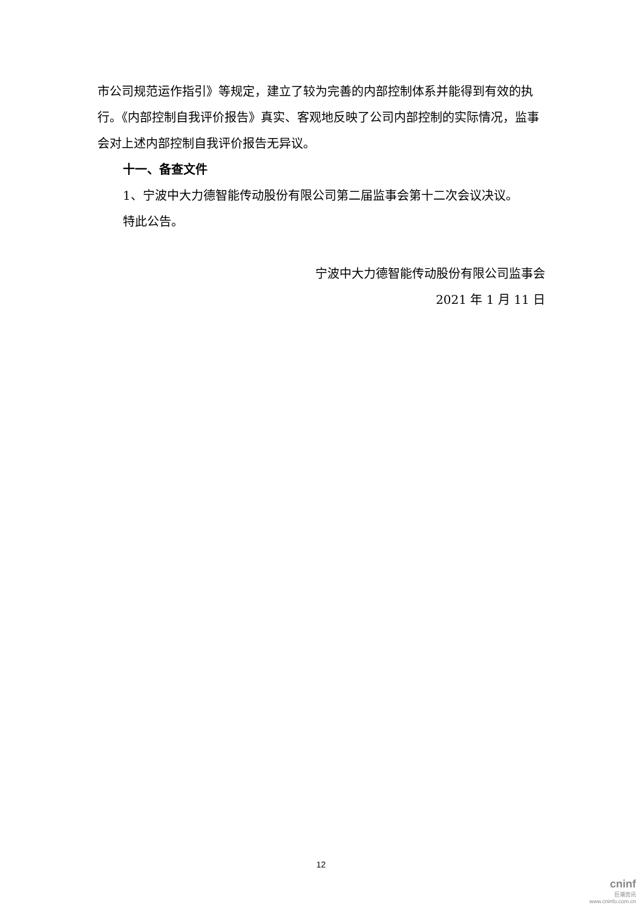市公司规范运作指引》等规定，建立了较为完善的内部控制体系并能得到有效的执行。《内部控制自我评价报告》真实、客观地反映了公司内部控制的实际情况，监事会对上述内部控制自我评价报告无异议。
十一、备查文件
1、宁波中大力德智能传动股份有限公司第二届监事会第十二次会议决议。
特此公告。
宁波中大力德智能传动股份有限公司监事会
2021 年 1 月 11 日
12
cninf
巨潮资讯
www.cninfo.com.cn